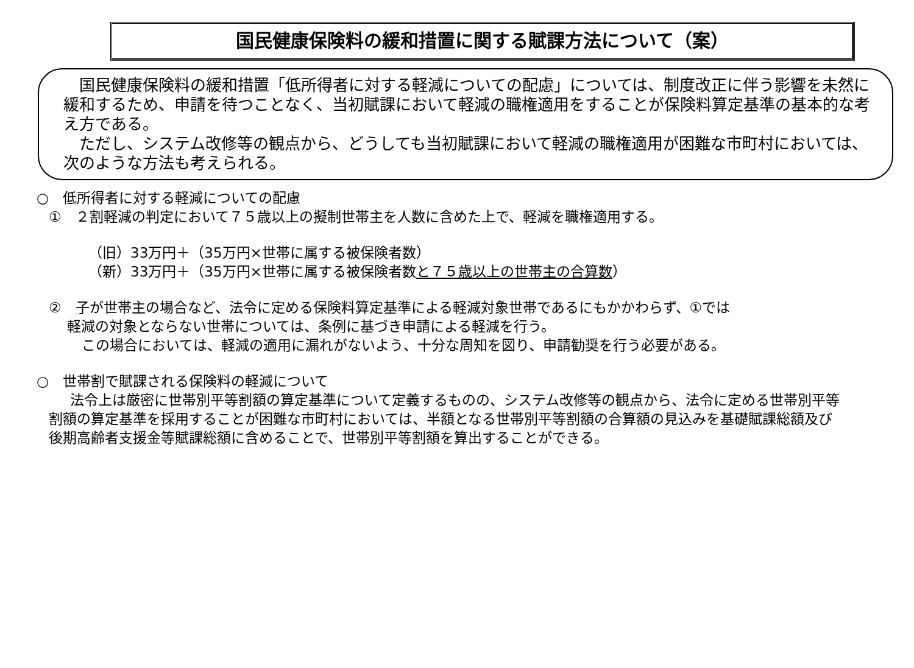国民健康保険料の緩和措置に関する賦課方法について（案）
国民健康保険料の緩和措置「低所得者に対する軽減についての配慮」については、制度改正に伴う影響を未然に緩和するため、申請を待つことなく、当初賦課において軽減の職権適用をすることが保険料算定基準の基本的な考え方である。
ただし、システム改修等の観点から、どうしても当初賦課において軽減の職権適用が困難な市町村においては、次のような方法も考えられる。
○　低所得者に対する軽減についての配慮
①　２割軽減の判定において７５歳以上の擬制世帯主を人数に含めた上で、軽減を職権適用する。
（旧）33万円＋（35万円×世帯に属する被保険者数）
（新）33万円＋（35万円×世帯に属する被保険者数と７５歳以上の世帯主の合算数）
②　子が世帯主の場合など、法令に定める保険料算定基準による軽減対象世帯であるにもかかわらず、①では
軽減の対象とならない世帯については、条例に基づき申請による軽減を行う。
この場合においては、軽減の適用に漏れがないよう、十分な周知を図り、申請勧奨を行う必要がある。
○　世帯割で賦課される保険料の軽減について
法令上は厳密に世帯別平等割額の算定基準について定義するものの、システム改修等の観点から、法令に定める世帯別平等割額の算定基準を採用することが困難な市町村においては、半額となる世帯別平等割額の合算額の見込みを基礎賦課総額及び後期高齢者支援金等賦課総額に含めることで、世帯別平等割額を算出することができる。